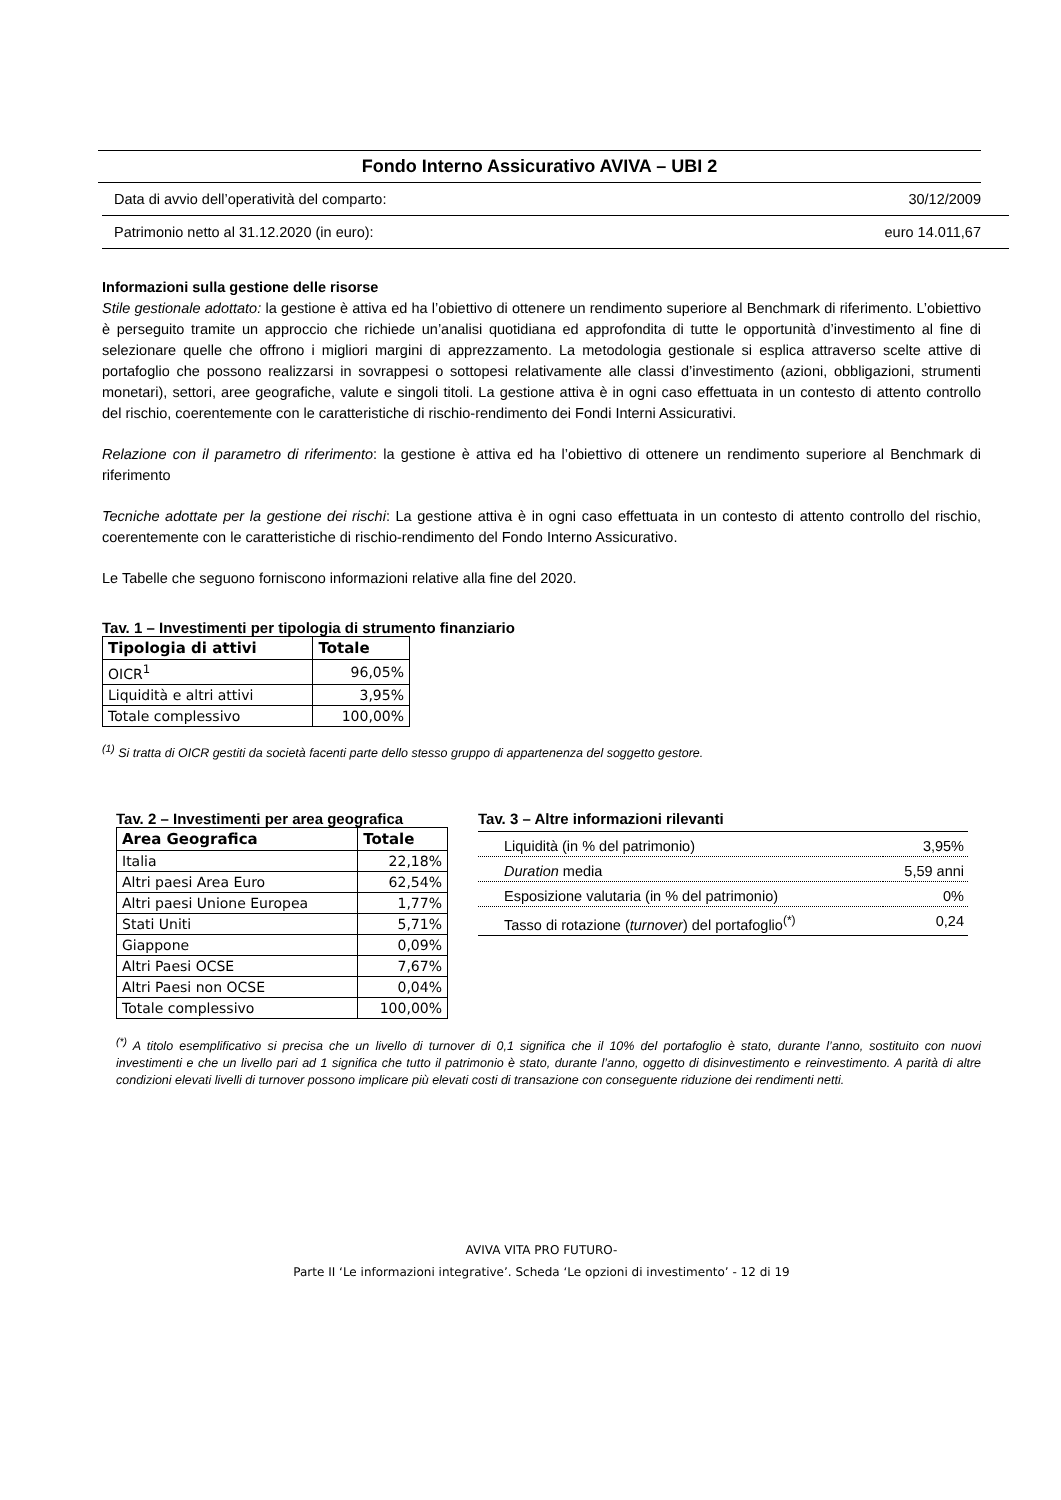Fondo Interno Assicurativo AVIVA – UBI 2
Data di avvio dell’operatività del comparto: 30/12/2009
Patrimonio netto al 31.12.2020 (in euro): euro 14.011,67
Informazioni sulla gestione delle risorse
Stile gestionale adottato: la gestione è attiva ed ha l’obiettivo di ottenere un rendimento superiore al Benchmark di riferimento. L’obiettivo è perseguito tramite un approccio che richiede un’analisi quotidiana ed approfondita di tutte le opportunità d’investimento al fine di selezionare quelle che offrono i migliori margini di apprezzamento. La metodologia gestionale si esplica attraverso scelte attive di portafoglio che possono realizzarsi in sovrappesi o sottopesi relativamente alle classi d’investimento (azioni, obbligazioni, strumenti monetari), settori, aree geografiche, valute e singoli titoli. La gestione attiva è in ogni caso effettuata in un contesto di attento controllo del rischio, coerentemente con le caratteristiche di rischio-rendimento dei Fondi Interni Assicurativi.
Relazione con il parametro di riferimento: la gestione è attiva ed ha l’obiettivo di ottenere un rendimento superiore al Benchmark di riferimento
Tecniche adottate per la gestione dei rischi: La gestione attiva è in ogni caso effettuata in un contesto di attento controllo del rischio, coerentemente con le caratteristiche di rischio-rendimento del Fondo Interno Assicurativo.
Le Tabelle che seguono forniscono informazioni relative alla fine del 2020.
Tav. 1 – Investimenti per tipologia di strumento finanziario
| Tipologia di attivi | Totale |
| --- | --- |
| OICR<sup>1</sup> | 96,05% |
| Liquidità e altri attivi | 3,95% |
| Totale complessivo | 100,00% |
<sup>(1)</sup> Si tratta di OICR gestiti da società facenti parte dello stesso gruppo di appartenenza del soggetto gestore.
Tav. 2 – Investimenti per area geografica
| Area Geografica | Totale |
| --- | --- |
| Italia | 22,18% |
| Altri paesi Area Euro | 62,54% |
| Altri paesi Unione Europea | 1,77% |
| Stati Uniti | 5,71% |
| Giappone | 0,09% |
| Altri Paesi OCSE | 7,67% |
| Altri Paesi non OCSE | 0,04% |
| Totale complessivo | 100,00% |
Tav. 3 – Altre informazioni rilevanti
| Liquidità (in % del patrimonio) | 3,95% |
| Duration media | 5,59 anni |
| Esposizione valutaria (in % del patrimonio) | 0% |
| Tasso di rotazione ( turnover ) del portafoglio<sup>(*)</sup> | 0,24 |
<sup>(*)</sup> A titolo esemplificativo si precisa che un livello di turnover di 0,1 significa che il 10% del portafoglio è stato, durante l’anno, sostituito con nuovi investimenti e che un livello pari ad 1 significa che tutto il patrimonio è stato, durante l’anno, oggetto di disinvestimento e reinvestimento. A parità di altre condizioni elevati livelli di turnover possono implicare più elevati costi di transazione con conseguente riduzione dei rendimenti netti.
AVIVA VITA PRO FUTURO-
Parte II ‘Le informazioni integrative’. Scheda ‘Le opzioni di investimento’ - 12 di 19